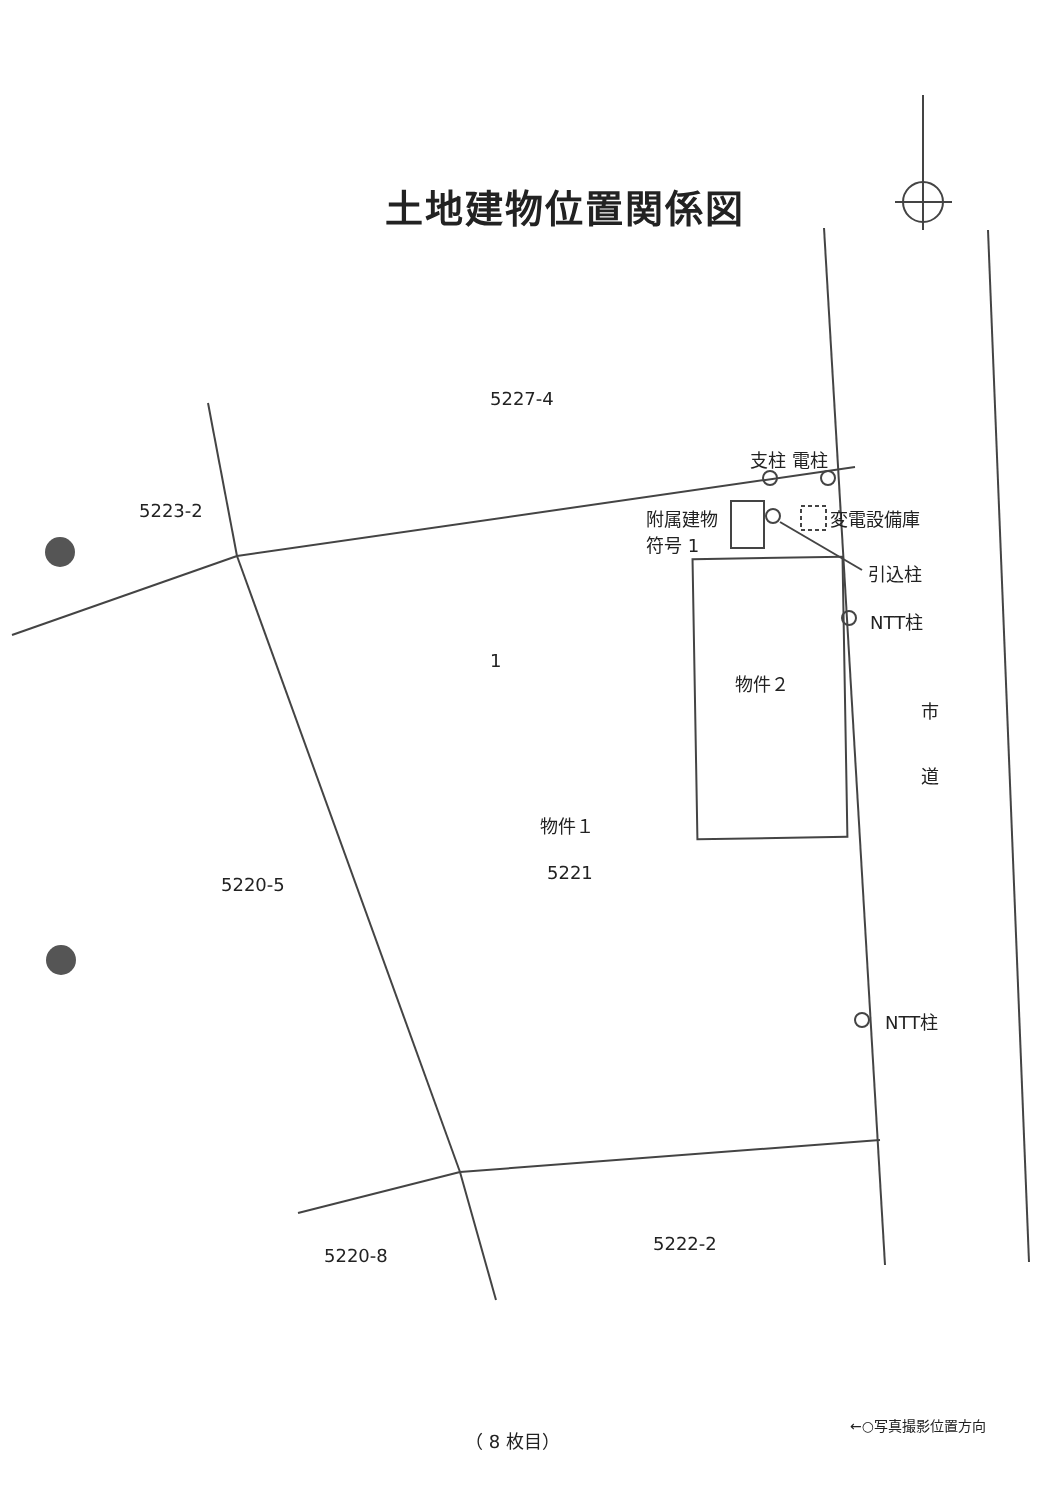土地建物位置関係図
5227-4
5223-2
支柱 電柱
附属建物
符号 1
変電設備庫
引込柱
NTT柱
物件２
市
道
物件１
5221
5220-5
NTT柱
5222-2
5220-8
1
（ 8 枚目）
←○写真撮影位置方向